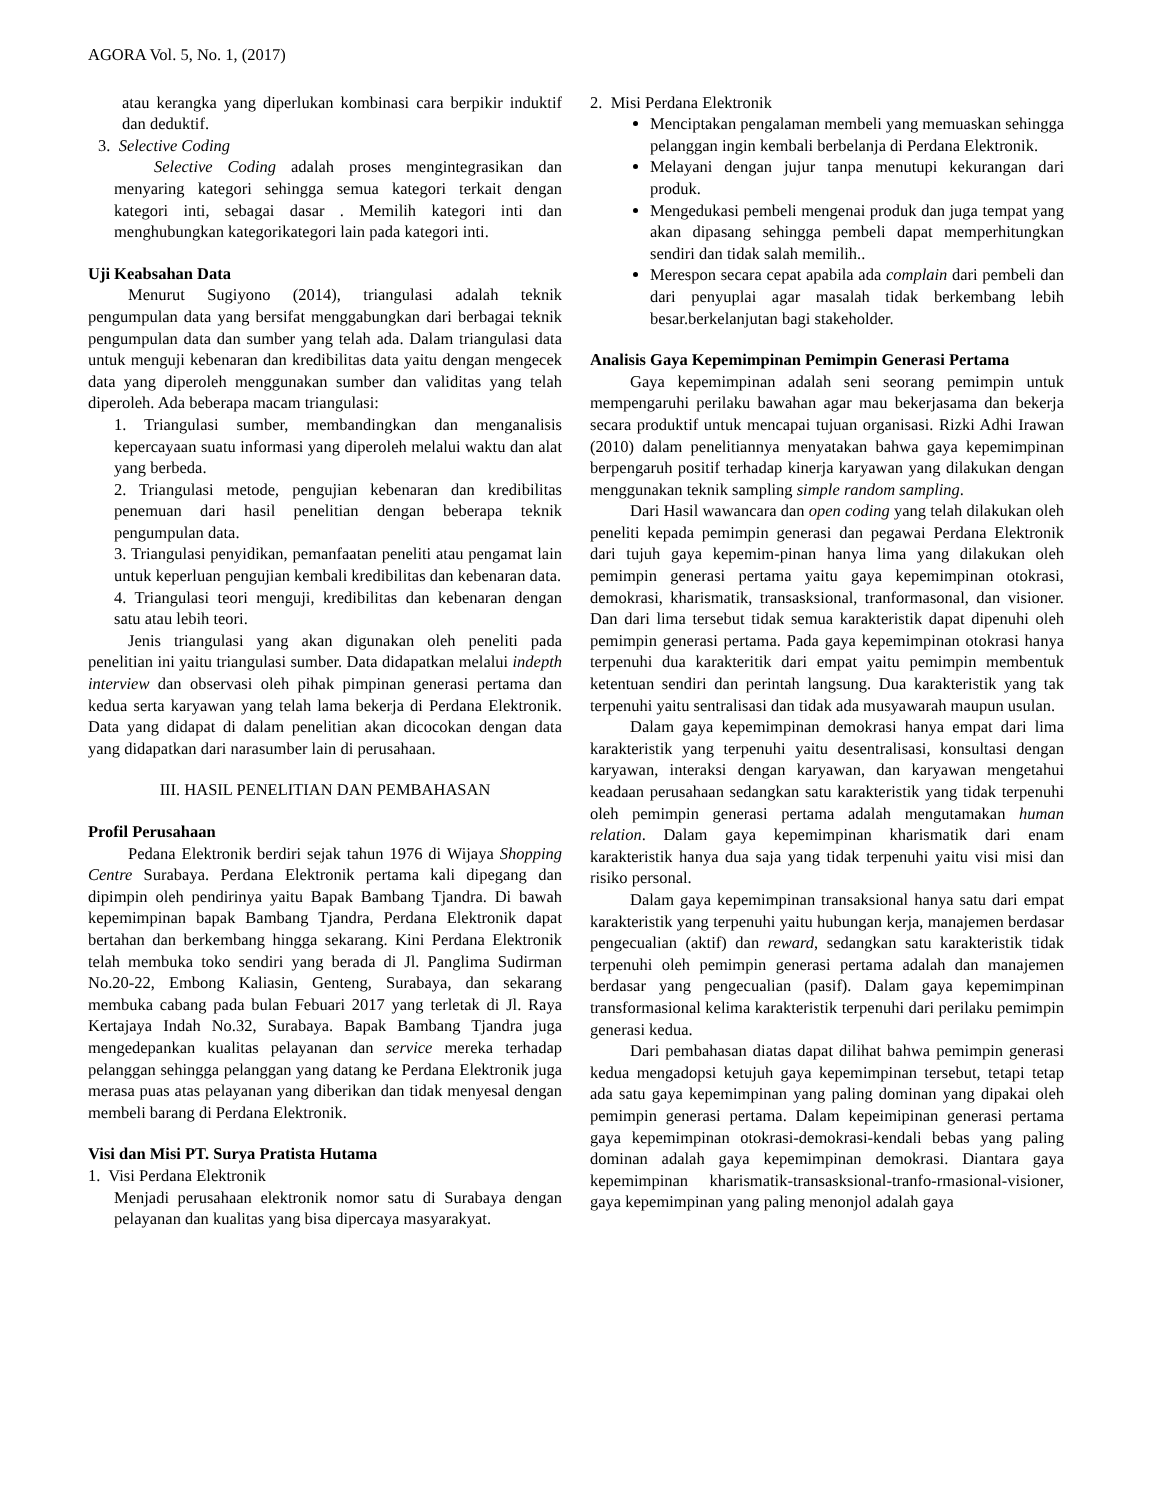AGORA Vol. 5, No. 1, (2017)
atau kerangka yang diperlukan kombinasi cara berpikir induktif dan deduktif.
3. Selective Coding
Selective Coding adalah proses mengintegrasikan dan menyaring kategori sehingga semua kategori terkait dengan kategori inti, sebagai dasar . Memilih kategori inti dan menghubungkan kategorikategori lain pada kategori inti.
Uji Keabsahan Data
Menurut Sugiyono (2014), triangulasi adalah teknik pengumpulan data yang bersifat menggabungkan dari berbagai teknik pengumpulan data dan sumber yang telah ada. Dalam triangulasi data untuk menguji kebenaran dan kredibilitas data yaitu dengan mengecek data yang diperoleh menggunakan sumber dan validitas yang telah diperoleh. Ada beberapa macam triangulasi:
1. Triangulasi sumber, membandingkan dan menganalisis kepercayaan suatu informasi yang diperoleh melalui waktu dan alat yang berbeda.
2. Triangulasi metode, pengujian kebenaran dan kredibilitas penemuan dari hasil penelitian dengan beberapa teknik pengumpulan data.
3. Triangulasi penyidikan, pemanfaatan peneliti atau pengamat lain untuk keperluan pengujian kembali kredibilitas dan kebenaran data.
4. Triangulasi teori menguji, kredibilitas dan kebenaran dengan satu atau lebih teori.
Jenis triangulasi yang akan digunakan oleh peneliti pada penelitian ini yaitu triangulasi sumber. Data didapatkan melalui indepth interview dan observasi oleh pihak pimpinan generasi pertama dan kedua serta karyawan yang telah lama bekerja di Perdana Elektronik. Data yang didapat di dalam penelitian akan dicocokan dengan data yang didapatkan dari narasumber lain di perusahaan.
III. HASIL PENELITIAN DAN PEMBAHASAN
Profil Perusahaan
Pedana Elektronik berdiri sejak tahun 1976 di Wijaya Shopping Centre Surabaya. Perdana Elektronik pertama kali dipegang dan dipimpin oleh pendirinya yaitu Bapak Bambang Tjandra. Di bawah kepemimpinan bapak Bambang Tjandra, Perdana Elektronik dapat bertahan dan berkembang hingga sekarang. Kini Perdana Elektronik telah membuka toko sendiri yang berada di Jl. Panglima Sudirman No.20-22, Embong Kaliasin, Genteng, Surabaya, dan sekarang membuka cabang pada bulan Febuari 2017 yang terletak di Jl. Raya Kertajaya Indah No.32, Surabaya. Bapak Bambang Tjandra juga mengedepankan kualitas pelayanan dan service mereka terhadap pelanggan sehingga pelanggan yang datang ke Perdana Elektronik juga merasa puas atas pelayanan yang diberikan dan tidak menyesal dengan membeli barang di Perdana Elektronik.
Visi dan Misi PT. Surya Pratista Hutama
1. Visi Perdana Elektronik
Menjadi perusahaan elektronik nomor satu di Surabaya dengan pelayanan dan kualitas yang bisa dipercaya masyarakyat.
2. Misi Perdana Elektronik
Menciptakan pengalaman membeli yang memuaskan sehingga pelanggan ingin kembali berbelanja di Perdana Elektronik.
Melayani dengan jujur tanpa menutupi kekurangan dari produk.
Mengedukasi pembeli mengenai produk dan juga tempat yang akan dipasang sehingga pembeli dapat memperhitungkan sendiri dan tidak salah memilih..
Merespon secara cepat apabila ada complain dari pembeli dan dari penyuplai agar masalah tidak berkembang lebih besar.berkelanjutan bagi stakeholder.
Analisis Gaya Kepemimpinan Pemimpin Generasi Pertama
Gaya kepemimpinan adalah seni seorang pemimpin untuk mempengaruhi perilaku bawahan agar mau bekerjasama dan bekerja secara produktif untuk mencapai tujuan organisasi. Rizki Adhi Irawan (2010) dalam penelitiannya menyatakan bahwa gaya kepemimpinan berpengaruh positif terhadap kinerja karyawan yang dilakukan dengan menggunakan teknik sampling simple random sampling.
Dari Hasil wawancara dan open coding yang telah dilakukan oleh peneliti kepada pemimpin generasi dan pegawai Perdana Elektronik dari tujuh gaya kepemim-pinan hanya lima yang dilakukan oleh pemimpin generasi pertama yaitu gaya kepemimpinan otokrasi, demokrasi, kharismatik, transasksional, tranformasonal, dan visioner. Dan dari lima tersebut tidak semua karakteristik dapat dipenuhi oleh pemimpin generasi pertama. Pada gaya kepemimpinan otokrasi hanya terpenuhi dua karakteritik dari empat yaitu pemimpin membentuk ketentuan sendiri dan perintah langsung. Dua karakteristik yang tak terpenuhi yaitu sentralisasi dan tidak ada musyawarah maupun usulan.
Dalam gaya kepemimpinan demokrasi hanya empat dari lima karakteristik yang terpenuhi yaitu desentralisasi, konsultasi dengan karyawan, interaksi dengan karyawan, dan karyawan mengetahui keadaan perusahaan sedangkan satu karakteristik yang tidak terpenuhi oleh pemimpin generasi pertama adalah mengutamakan human relation. Dalam gaya kepemimpinan kharismatik dari enam karakteristik hanya dua saja yang tidak terpenuhi yaitu visi misi dan risiko personal.
Dalam gaya kepemimpinan transaksional hanya satu dari empat karakteristik yang terpenuhi yaitu hubungan kerja, manajemen berdasar pengecualian (aktif) dan reward, sedangkan satu karakteristik tidak terpenuhi oleh pemimpin generasi pertama adalah dan manajemen berdasar yang pengecualian (pasif). Dalam gaya kepemimpinan transformasional kelima karakteristik terpenuhi dari perilaku pemimpin generasi kedua.
Dari pembahasan diatas dapat dilihat bahwa pemimpin generasi kedua mengadopsi ketujuh gaya kepemimpinan tersebut, tetapi tetap ada satu gaya kepemimpinan yang paling dominan yang dipakai oleh pemimpin generasi pertama. Dalam kepeimipinan generasi pertama gaya kepemimpinan otokrasi-demokrasi-kendali bebas yang paling dominan adalah gaya kepemimpinan demokrasi. Diantara gaya kepemimpinan kharismatik-transasksional-tranfo-rmasional-visioner, gaya kepemimpinan yang paling menonjol adalah gaya